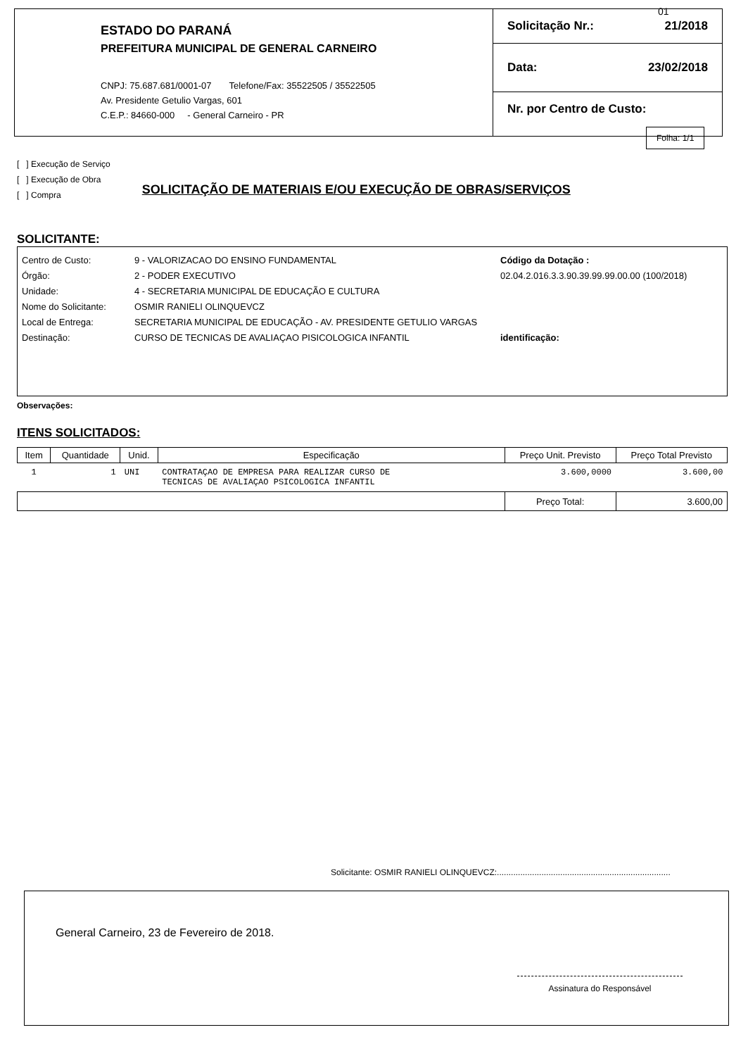ESTADO DO PARANÁ
PREFEITURA MUNICIPAL DE GENERAL CARNEIRO
CNPJ: 75.687.681/0001-07 Telefone/Fax: 35522505 / 35522505
Av. Presidente Getulio Vargas, 601
C.E.P.: 84660-000 - General Carneiro - PR
Solicitação Nr.: 21/2018
Data: 23/02/2018
Nr. por Centro de Custo:
01
Folha: 1/1
[ ] Execução de Serviço
[ ] Execução de Obra
[ ] Compra
SOLICITAÇÃO DE MATERIAIS E/OU EXECUÇÃO DE OBRAS/SERVIÇOS
SOLICITANTE:
Centro de Custo:
Órgão:
Unidade:
Nome do Solicitante:
Local de Entrega:
Destinação:
9 - VALORIZACAO DO ENSINO FUNDAMENTAL
2 - PODER EXECUTIVO
4 - SECRETARIA MUNICIPAL DE EDUCAÇÃO E CULTURA
OSMIR RANIELI OLINQUEVCZ
SECRETARIA MUNICIPAL DE EDUCAÇÃO - AV. PRESIDENTE GETULIO VARGAS
CURSO DE TECNICAS DE AVALIAÇAO PISICOLOGICA INFANTIL
Código da Dotação :
02.04.2.016.3.3.90.39.99.99.00.00 (100/2018)
identificação:
Observações:
ITENS SOLICITADOS:
| Item | Quantidade | Unid. | Especificação | Preço Unit. Previsto | Preço Total Previsto |
| --- | --- | --- | --- | --- | --- |
| 1 | 1 | UNI | CONTRATAÇAO DE EMPRESA PARA REALIZAR CURSO DE TECNICAS DE AVALIAÇAO PSICOLOGICA INFANTIL | 3.600,0000 | 3.600,00 |
| | | | | Preço Total: | 3.600,00 |
Solicitante: OSMIR RANIELI OLINQUEVCZ:..........................................................................
General Carneiro, 23 de Fevereiro de 2018.
Assinatura do Responsável